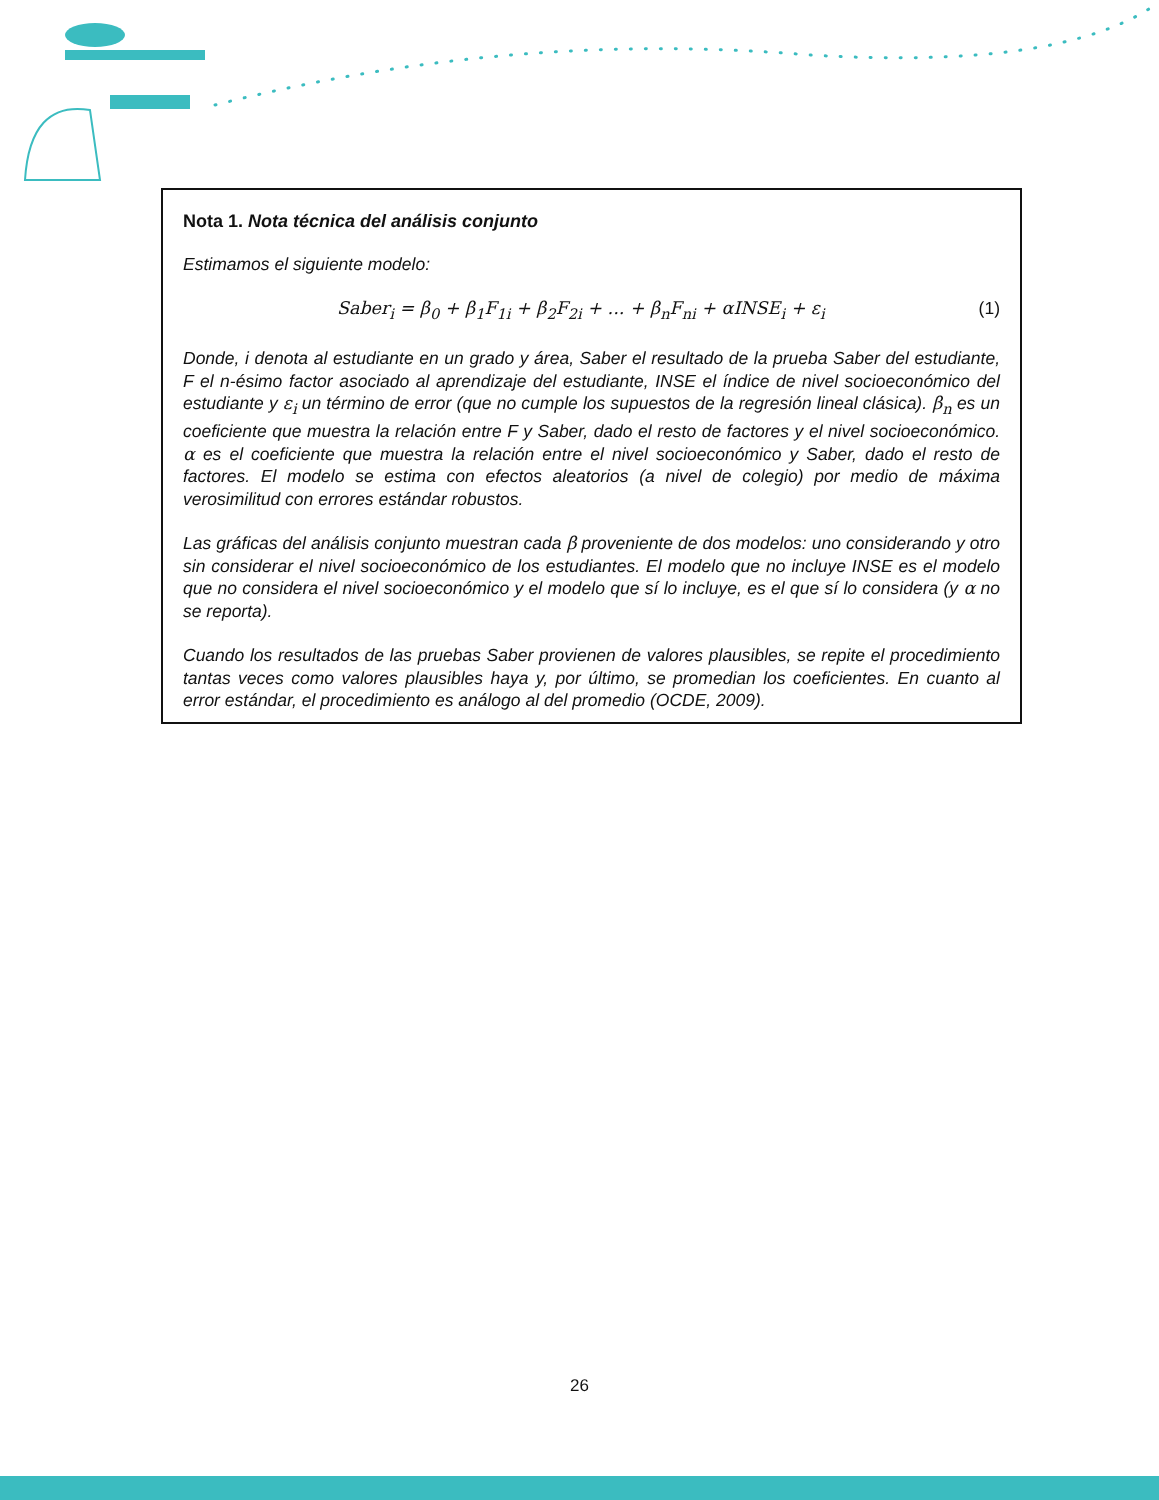Nota 1. Nota técnica del análisis conjunto
Estimamos el siguiente modelo:
Saber<sub>i</sub> = β<sub>0</sub> + β<sub>1</sub>F<sub>1i</sub> + β<sub>2</sub>F<sub>2i</sub> + ... + β<sub>n</sub>F<sub>ni</sub> + αINSE<sub>i</sub> + ε<sub>i</sub> (1)
Donde, i denota al estudiante en un grado y área, Saber el resultado de la prueba Saber del estudiante, F el n-ésimo factor asociado al aprendizaje del estudiante, INSE el índice de nivel socioeconómico del estudiante y ε<sub>i</sub> un término de error (que no cumple los supuestos de la regresión lineal clásica). β<sub>n</sub> es un coeficiente que muestra la relación entre F y Saber, dado el resto de factores y el nivel socioeconómico. α es el coeficiente que muestra la relación entre el nivel socioeconómico y Saber, dado el resto de factores. El modelo se estima con efectos aleatorios (a nivel de colegio) por medio de máxima verosimilitud con errores estándar robustos.
Las gráficas del análisis conjunto muestran cada β proveniente de dos modelos: uno considerando y otro sin considerar el nivel socioeconómico de los estudiantes. El modelo que no incluye INSE es el modelo que no considera el nivel socioeconómico y el modelo que sí lo incluye, es el que sí lo considera (y α no se reporta).
Cuando los resultados de las pruebas Saber provienen de valores plausibles, se repite el procedimiento tantas veces como valores plausibles haya y, por último, se promedian los coeficientes. En cuanto al error estándar, el procedimiento es análogo al del promedio (OCDE, 2009).
26